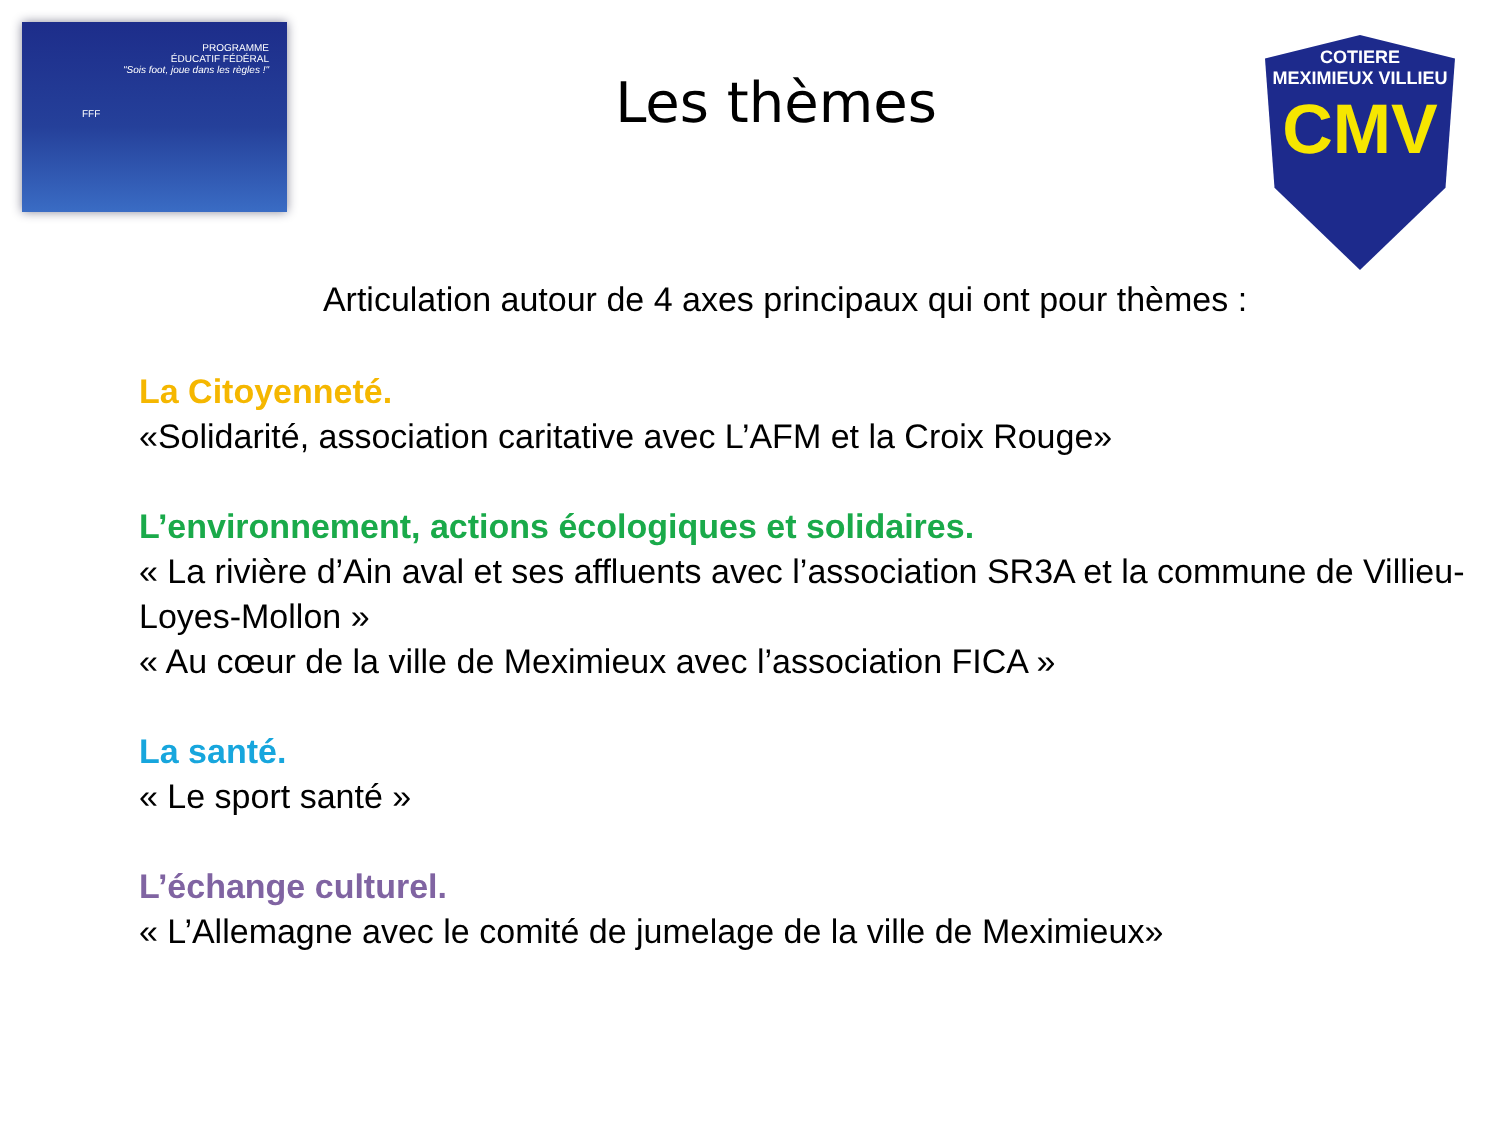PROGRAMME
ÉDUCATIF FÉDÉRAL
"Sois foot, joue dans les règles !"
FFF
Les thèmes
COTIERE
MEXIMIEUX VILLIEU
CMV
Articulation autour de 4 axes principaux qui ont pour thèmes :
La Citoyenneté.
«Solidarité, association caritative avec L’AFM et la Croix Rouge»
L’environnement, actions écologiques et solidaires.
« La rivière d’Ain aval et ses affluents avec l’association SR3A et la commune de Villieu-Loyes-Mollon »
« Au cœur de la ville de Meximieux avec l’association FICA »
La santé.
« Le sport santé »
L’échange culturel.
« L’Allemagne avec le comité de jumelage de la ville de Meximieux»